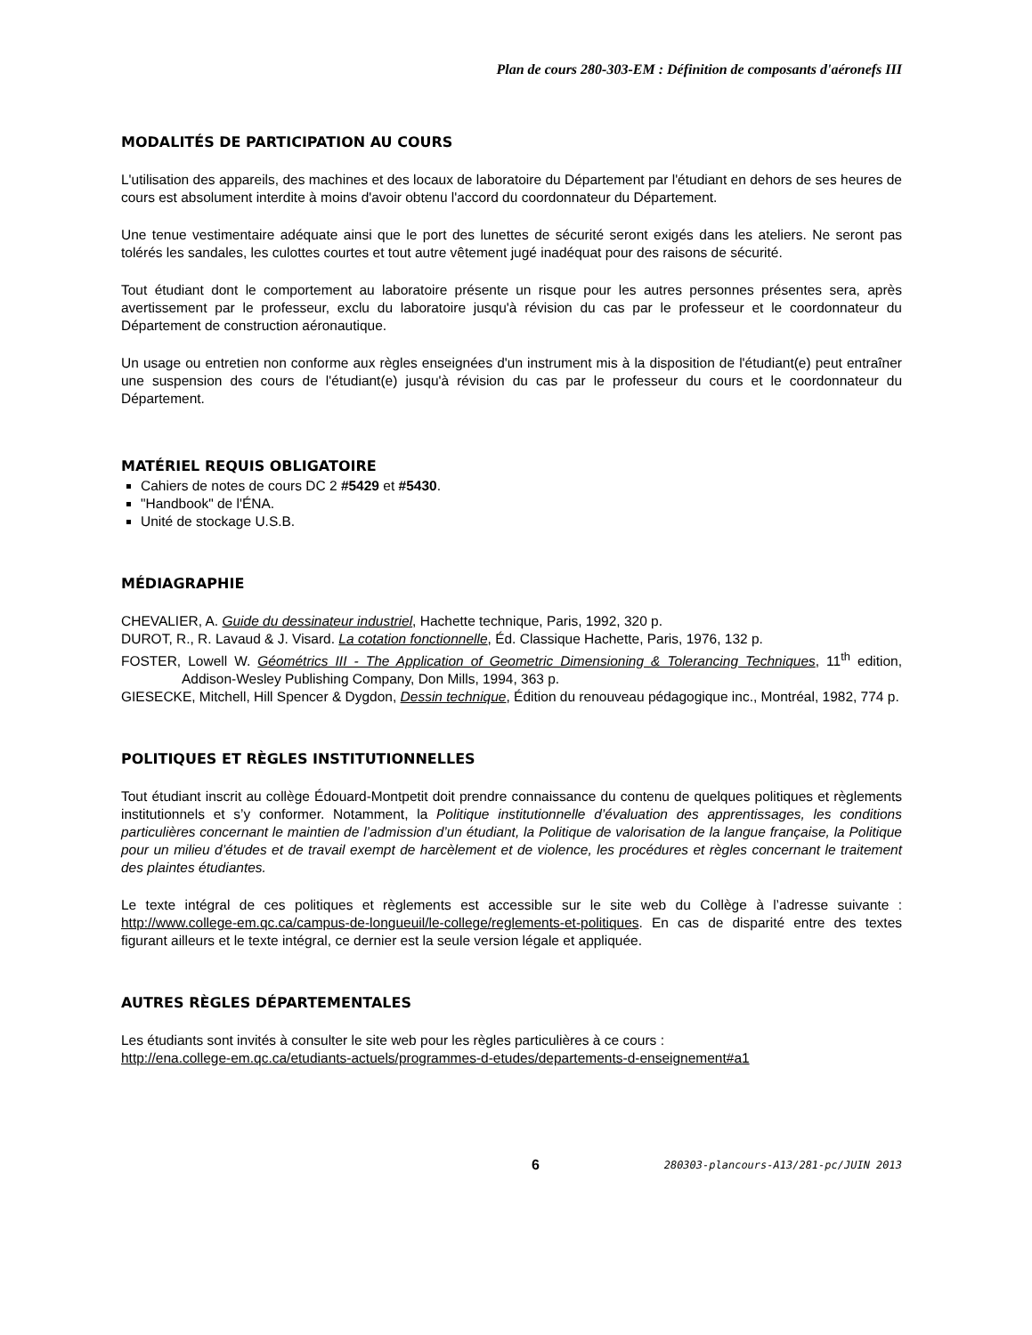Plan de cours 280-303-EM : Définition de composants d'aéronefs III
MODALITÉS DE PARTICIPATION AU COURS
L'utilisation des appareils, des machines et des locaux de laboratoire du Département par l'étudiant en dehors de ses heures de cours est absolument interdite à moins d'avoir obtenu l'accord du coordonnateur du Département.
Une tenue vestimentaire adéquate ainsi que le port des lunettes de sécurité seront exigés dans les ateliers. Ne seront pas tolérés les sandales, les culottes courtes et tout autre vêtement jugé inadéquat pour des raisons de sécurité.
Tout étudiant dont le comportement au laboratoire présente un risque pour les autres personnes présentes sera, après avertissement par le professeur, exclu du laboratoire jusqu'à révision du cas par le professeur et le coordonnateur du Département de construction aéronautique.
Un usage ou entretien non conforme aux règles enseignées d'un instrument mis à la disposition de l'étudiant(e) peut entraîner une suspension des cours de l'étudiant(e) jusqu'à révision du cas par le professeur du cours et le coordonnateur du Département.
MATÉRIEL REQUIS OBLIGATOIRE
Cahiers de notes de cours DC 2 #5429 et #5430.
"Handbook" de l'ÉNA.
Unité de stockage U.S.B.
MÉDIAGRAPHIE
CHEVALIER, A. Guide du dessinateur industriel, Hachette technique, Paris, 1992, 320 p.
DUROT, R., R. Lavaud & J. Visard. La cotation fonctionnelle, Éd. Classique Hachette, Paris, 1976, 132 p.
FOSTER, Lowell W. Géométrics III - The Application of Geometric Dimensioning & Tolerancing Techniques, 11<sup>th</sup> edition, Addison-Wesley Publishing Company, Don Mills, 1994, 363 p.
GIESECKE, Mitchell, Hill Spencer & Dygdon, Dessin technique, Édition du renouveau pédagogique inc., Montréal, 1982, 774 p.
POLITIQUES ET RÈGLES INSTITUTIONNELLES
Tout étudiant inscrit au collège Édouard-Montpetit doit prendre connaissance du contenu de quelques politiques et règlements institutionnels et s’y conformer. Notamment, la Politique institutionnelle d’évaluation des apprentissages, les conditions particulières concernant le maintien de l’admission d’un étudiant, la Politique de valorisation de la langue française, la Politique pour un milieu d’études et de travail exempt de harcèlement et de violence, les procédures et règles concernant le traitement des plaintes étudiantes.
Le texte intégral de ces politiques et règlements est accessible sur le site web du Collège à l’adresse suivante : http://www.college-em.qc.ca/campus-de-longueuil/le-college/reglements-et-politiques. En cas de disparité entre des textes figurant ailleurs et le texte intégral, ce dernier est la seule version légale et appliquée.
AUTRES RÈGLES DÉPARTEMENTALES
Les étudiants sont invités à consulter le site web pour les règles particulières à ce cours :
http://ena.college-em.qc.ca/etudiants-actuels/programmes-d-etudes/departements-d-enseignement#a1
6
280303-plancours-A13/281-pc/JUIN 2013